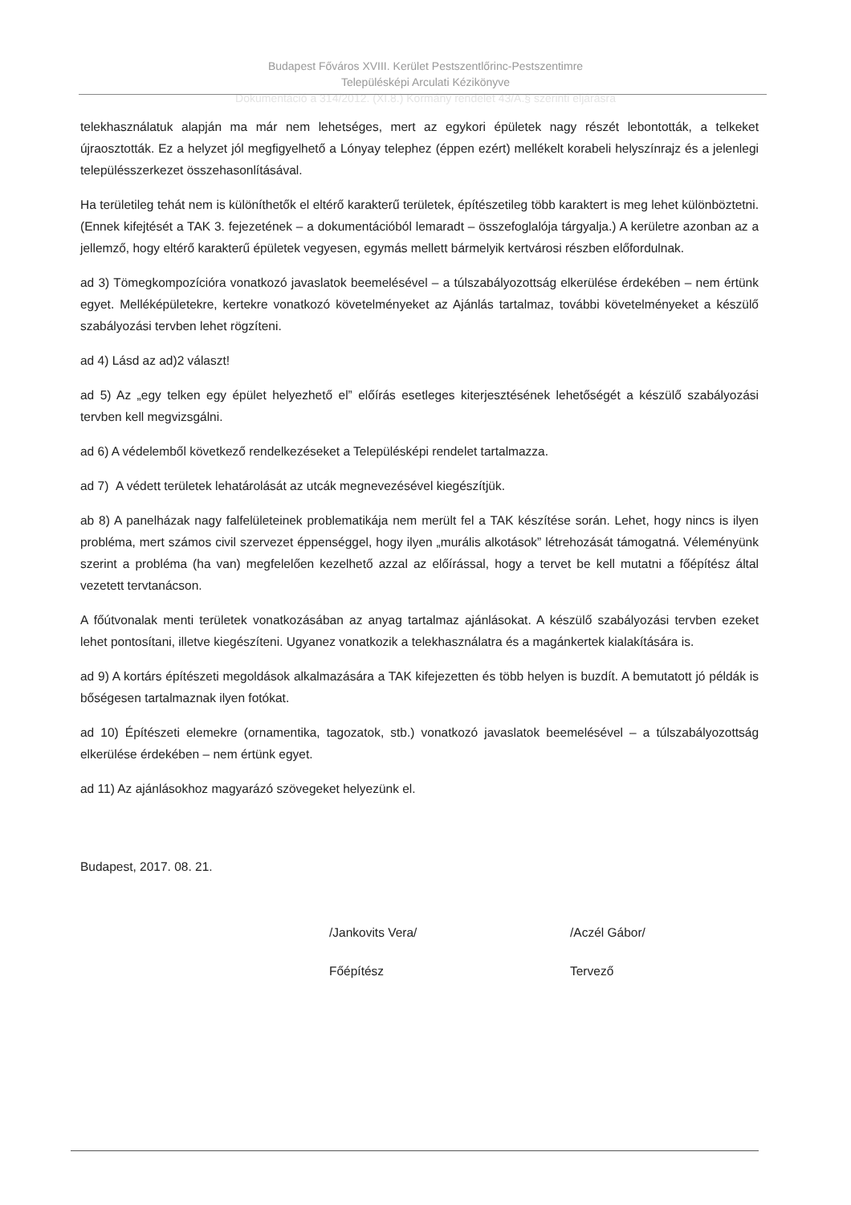Budapest Főváros XVIII. Kerület Pestszentlőrinc-Pestszentimre
Településképi Arculati Kézikönyve
Dokumentáció a 314/2012. (XI.8.) Kormány rendelet 43/A.§ szerinti eljárásra
telekhasználatuk alapján ma már nem lehetséges, mert az egykori épületek nagy részét lebontották, a telkeket újraosztották. Ez a helyzet jól megfigyelhető a Lónyay telephez (éppen ezért) mellékelt korabeli helyszínrajz és a jelenlegi településszerkezet összehasonlításával.
Ha területileg tehát nem is különíthetők el eltérő karakterű területek, építészetileg több karaktert is meg lehet különböztetni. (Ennek kifejtését a TAK 3. fejezetének – a dokumentációból lemaradt – összefoglalója tárgyalja.) A kerületre azonban az a jellemző, hogy eltérő karakterű épületek vegyesen, egymás mellett bármelyik kertvárosi részben előfordulnak.
ad 3) Tömegkompozícióra vonatkozó javaslatok beemelésével – a túlszabályozottság elkerülése érdekében – nem értünk egyet. Melléképületekre, kertekre vonatkozó követelményeket az Ajánlás tartalmaz, további követelményeket a készülő szabályozási tervben lehet rögzíteni.
ad 4) Lásd az ad)2 választ!
ad 5) Az „egy telken egy épület helyezhető el” előírás esetleges kiterjesztésének lehetőségét a készülő szabályozási tervben kell megvizsgálni.
ad 6) A védelemből következő rendelkezéseket a Településképi rendelet tartalmazza.
ad 7) A védett területek lehatárolását az utcák megnevezésével kiegészítjük.
ab 8) A panelházak nagy falfelületeinek problematikája nem merült fel a TAK készítése során. Lehet, hogy nincs is ilyen probléma, mert számos civil szervezet éppenséggel, hogy ilyen „murális alkotások” létrehozását támogatná. Véleményünk szerint a probléma (ha van) megfelelően kezelhető azzal az előírással, hogy a tervet be kell mutatni a főépítész által vezetett tervtanácson.
A főútvonalak menti területek vonatkozásában az anyag tartalmaz ajánlásokat. A készülő szabályozási tervben ezeket lehet pontosítani, illetve kiegészíteni. Ugyanez vonatkozik a telekhasználatra és a magánkertek kialakítására is.
ad 9) A kortárs építészeti megoldások alkalmazására a TAK kifejezetten és több helyen is buzdít. A bemutatott jó példák is bőségesen tartalmaznak ilyen fotókat.
ad 10) Építészeti elemekre (ornamentika, tagozatok, stb.) vonatkozó javaslatok beemelésével – a túlszabályozottság elkerülése érdekében – nem értünk egyet.
ad 11) Az ajánlásokhoz magyarázó szövegeket helyezünk el.
Budapest, 2017. 08. 21.
/Jankovits Vera/
Főépítész
/Aczél Gábor/
Tervező